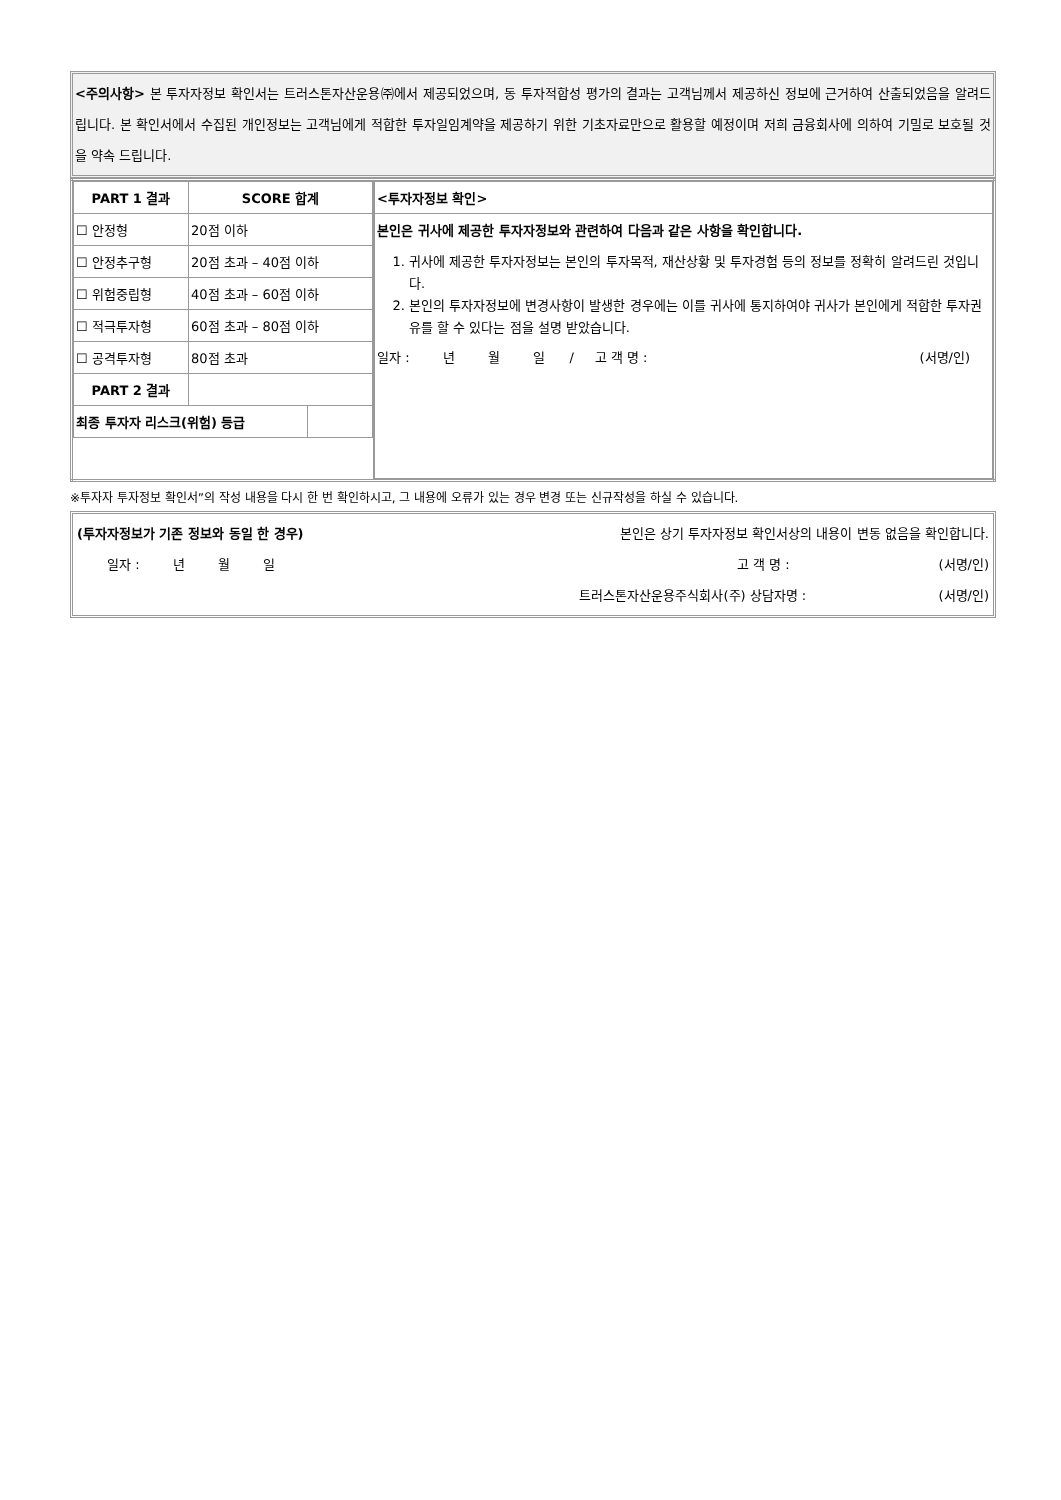<주의사항> 본 투자자정보 확인서는 트러스톤자산운용㈜에서 제공되었으며, 동 투자적합성 평가의 결과는 고객님께서 제공하신 정보에 근거하여 산출되었음을 알려드립니다. 본 확인서에서 수집된 개인정보는 고객님에게 적합한 투자일임계약을 제공하기 위한 기초자료만으로 활용할 예정이며 저희 금융회사에 의하여 기밀로 보호될 것을 약속 드립니다.
| / PART 1 결과 / SCORE 합계 / / / --- / --- / --- / / ☐ 안정형 / 20점 이하 / / / ☐ 안정추구형 / 20점 초과 – 40점 이하 / / / ☐ 위험중립형 / 40점 초과 – 60점 이하 / / / ☐ 적극투자형 / 60점 초과 – 80점 이하 / / / ☐ 공격투자형 / 80점 초과 / / / PART 2 결과 / / / / 최종 투자자 리스크(위험) 등급 / / / | / <투자자정보 확인> / / 본인은 귀사에 제공한 투자자정보와 관련하여 다음과 같은 사항을 확인합니다. 1. 귀사에 제공한 투자자정보는 본인의 투자목적, 재산상황 및 투자경험 등의 정보를 정확히 알려드린 것입니다. 2. 본인의 투자자정보에 변경사항이 발생한 경우에는 이를 귀사에 통지하여야 귀사가 본인에게 적합한 투자권유를 할 수 있다는 점을 설명 받았습니다. 일자 : 년 월 일 / 고 객 명 : (서명/인) / |
※투자자 투자정보 확인서”의 작성 내용을 다시 한 번 확인하시고, 그 내용에 오류가 있는 경우 변경 또는 신규작성을 하실 수 있습니다.
(투자자정보가 기존 정보와 동일 한 경우) 본인은 상기 투자자정보 확인서상의 내용이 변동 없음을 확인합니다.
일자 : 년 월 일 고 객 명 : (서명/인)
트러스톤자산운용주식회사(주) 상담자명 : (서명/인)